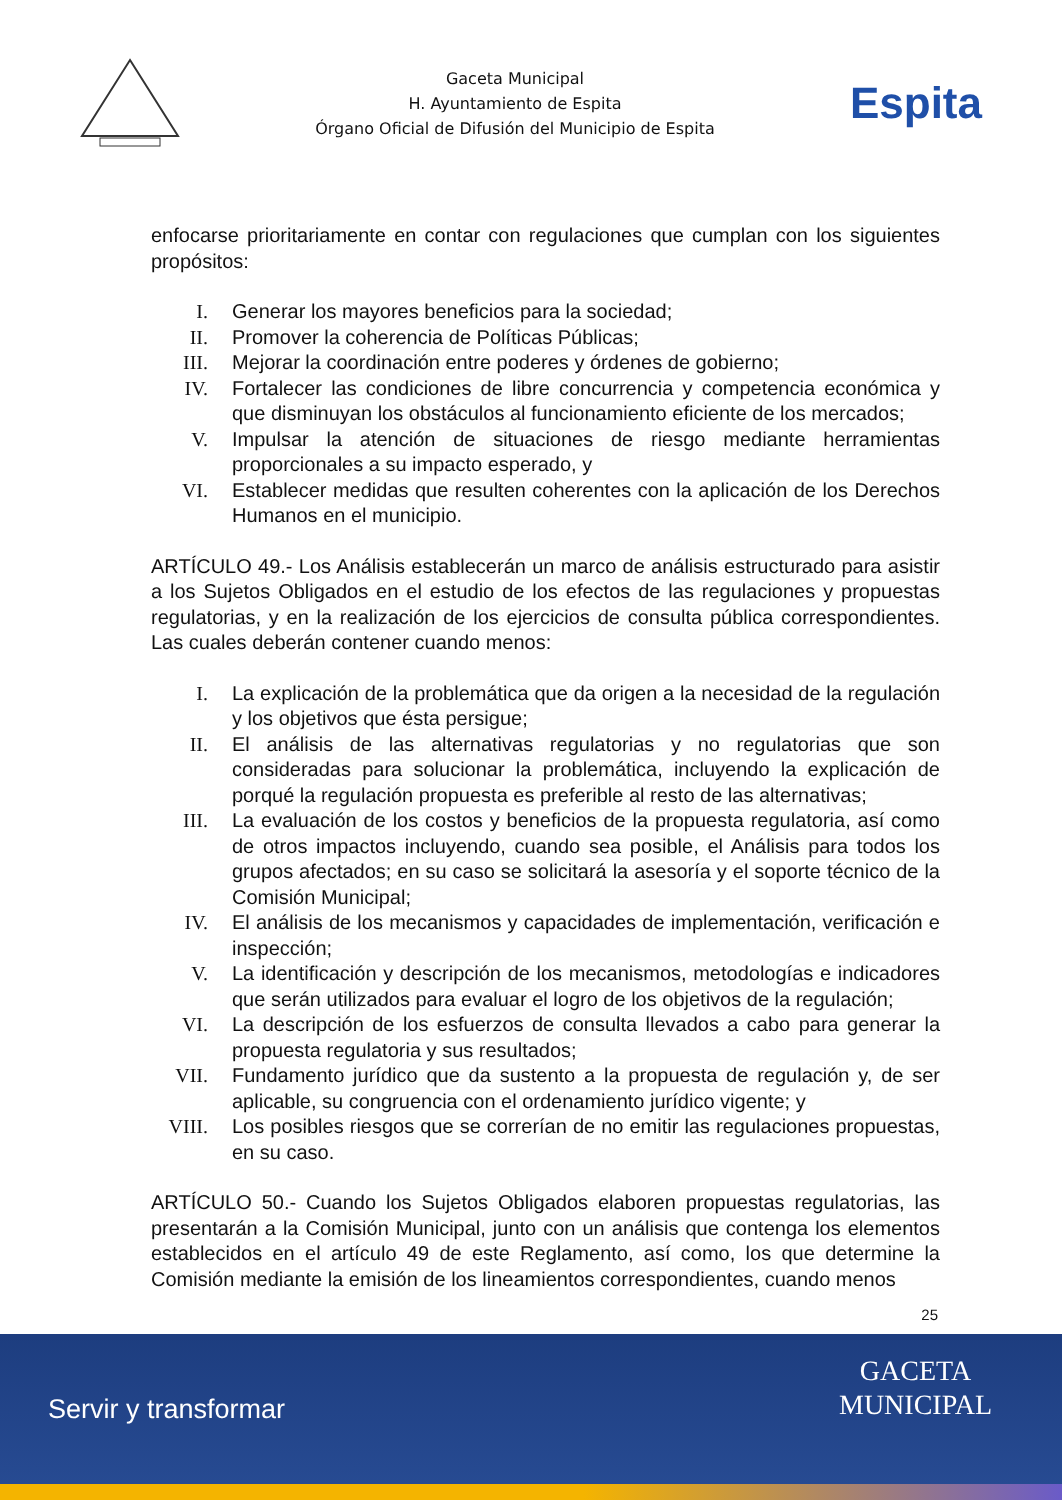Gaceta Municipal
H. Ayuntamiento de Espita
Órgano Oficial de Difusión del Municipio de Espita
Espita
enfocarse prioritariamente en contar con regulaciones que cumplan con los siguientes propósitos:
I. Generar los mayores beneficios para la sociedad;
II. Promover la coherencia de Políticas Públicas;
III. Mejorar la coordinación entre poderes y órdenes de gobierno;
IV. Fortalecer las condiciones de libre concurrencia y competencia económica y que disminuyan los obstáculos al funcionamiento eficiente de los mercados;
V. Impulsar la atención de situaciones de riesgo mediante herramientas proporcionales a su impacto esperado, y
VI. Establecer medidas que resulten coherentes con la aplicación de los Derechos Humanos en el municipio.
ARTÍCULO 49.- Los Análisis establecerán un marco de análisis estructurado para asistir a los Sujetos Obligados en el estudio de los efectos de las regulaciones y propuestas regulatorias, y en la realización de los ejercicios de consulta pública correspondientes. Las cuales deberán contener cuando menos:
I. La explicación de la problemática que da origen a la necesidad de la regulación y los objetivos que ésta persigue;
II. El análisis de las alternativas regulatorias y no regulatorias que son consideradas para solucionar la problemática, incluyendo la explicación de porqué la regulación propuesta es preferible al resto de las alternativas;
III. La evaluación de los costos y beneficios de la propuesta regulatoria, así como de otros impactos incluyendo, cuando sea posible, el Análisis para todos los grupos afectados; en su caso se solicitará la asesoría y el soporte técnico de la Comisión Municipal;
IV. El análisis de los mecanismos y capacidades de implementación, verificación e inspección;
V. La identificación y descripción de los mecanismos, metodologías e indicadores que serán utilizados para evaluar el logro de los objetivos de la regulación;
VI. La descripción de los esfuerzos de consulta llevados a cabo para generar la propuesta regulatoria y sus resultados;
VII. Fundamento jurídico que da sustento a la propuesta de regulación y, de ser aplicable, su congruencia con el ordenamiento jurídico vigente; y
VIII. Los posibles riesgos que se correrían de no emitir las regulaciones propuestas, en su caso.
ARTÍCULO 50.- Cuando los Sujetos Obligados elaboren propuestas regulatorias, las presentarán a la Comisión Municipal, junto con un análisis que contenga los elementos establecidos en el artículo 49 de este Reglamento, así como, los que determine la Comisión mediante la emisión de los lineamientos correspondientes, cuando menos
25
Servir y transformar
GACETA
MUNICIPAL